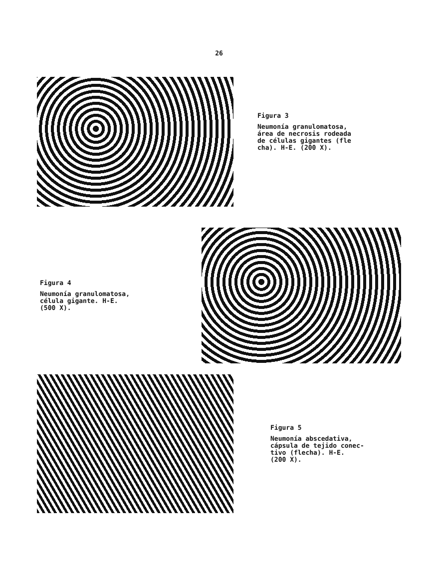26
Figura 3
Neumonía granulomatosa,
área de necrosis rodeada
de células gigantes (fle
cha). H-E. (200 X).
Figura 4
Neumonía granulomatosa,
célula gigante. H-E.
(500 X).
Figura 5
Neumonía abscedativa,
cápsula de tejido conec-
tivo (flecha). H-E.
(200 X).